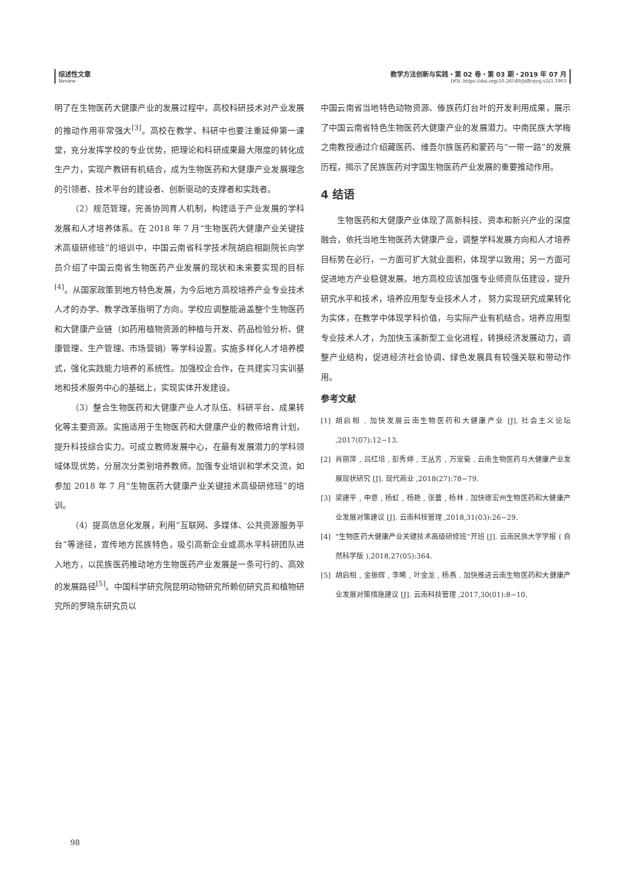综述性文章
Review
教学方法创新与实践・第 02 卷・第 03 期・2019 年 07 月
DOI: https://doi.org/10.26549/jxffcxysj.v2i3.1903
明了在生物医药大健康产业的发展过程中，高校科研技术对产业发展的推动作用非常强大<sup>[3]</sup>。高校在教学、科研中也要注重延伸第一课堂，充分发挥学校的专业优势，把理论和科研成果最大限度的转化成生产力，实现产教研有机结合，成为生物医药和大健康产业发展理念的引领者、技术平台的建设者、创新驱动的支撑者和实践者。
（2）规范管理，完善协同育人机制，构建适于产业发展的学科发展和人才培养体系。在 2018 年 7 月“生物医药大健康产业关键技术高级研修班”的培训中，中国云南省科学技术院胡启相副院长向学员介绍了中国云南省生物医药产业发展的现状和未来要实现的目标<sup>[4]</sup>。从国家政策到地方特色发展，为今后地方高校培养产业专业技术人才的办学、教学改革指明了方向。学校应调整能涵盖整个生物医药和大健康产业链（如药用植物资源的种植与开发、药品检验分析、健康管理、生产管理、市场营销）等学科设置。实施多样化人才培养模式，强化实践能力培养的系统性。加强校企合作，在共建实习实训基地和技术服务中心的基础上，实现实体开发建设。
（3）整合生物医药和大健康产业人才队伍、科研平台、成果转化等主要资源。实施适用于生物医药和大健康产业的教师培育计划，提升科技综合实力。可成立教师发展中心，在最有发展潜力的学科领域体现优势，分层次分类别培养教师。加强专业培训和学术交流，如参加 2018 年 7 月“生物医药大健康产业关键技术高级研修班”的培训。
（4）提高信息化发展，利用“互联网、多媒体、公共资源服务平台”等途径，宣传地方民族特色，吸引高新企业或高水平科研团队进入地方，以民族医药推动地方生物医药产业发展是一条可行的、高效的发展路径<sup>[5]</sup>。中国科学研究院昆明动物研究所赖仞研究员和植物研究所的罗晓东研究员以
中国云南省当地特色动物资源、傣族药灯台叶的开发利用成果，展示了中国云南省特色生物医药大健康产业的发展潜力。中南民族大学梅之南教授通过介绍藏医药、维吾尔族医药和蒙药与“一带一路”的发展历程，揭示了民族医药对字国生物医药产业发展的重要推动作用。
4 结语
生物医药和大健康产业体现了高新科技、资本和新兴产业的深度融合，依托当地生物医药大健康产业，调整学科发展方向和人才培养目标势在必行，一方面可扩大就业面积，体现学以致用；另一方面可促进地方产业稳健发展。地方高校应该加强专业师资队伍建设，提升研究水平和技术，培养应用型专业技术人才， 努力实现研究成果转化为实体，在教学中体现学科价值，与实际产业有机结合，培养应用型专业技术人才，为加快玉溪新型工业化进程，转换经济发展动力，调整产业结构，促进经济社会协调、绿色发展具有较强关联和带动作用。
参考文献
[1] 胡启相 . 加快发展云南生物医药和大健康产业 [J]. 社会主义论坛 ,2017(07):12−13.
[2] 肖丽萍 , 吕红培 , 彭秀婷 , 王丛芳 , 万宠菊 . 云南生物医药与大健康产业发展现状研究 [J]. 现代商业 ,2018(27):78−79.
[3] 梁建平 , 申意 , 杨虹 , 杨艳 , 张蕾 , 杨林 . 加快德宏州生物医药和大健康产业发展对策建议 [J]. 云南科技管理 ,2018,31(03):26−29.
[4] “生物医药大健康产业关键技术高级研修班”开班 [J]. 云南民族大学学报 ( 自然科学版 ),2018,27(05):364.
[5] 胡启相 , 金振辉 , 李晞 , 叶金龙 , 杨燕 . 加快推进云南生物医药和大健康产业发展对策措施建议 [J]. 云南科技管理 ,2017,30(01):8−10.
98